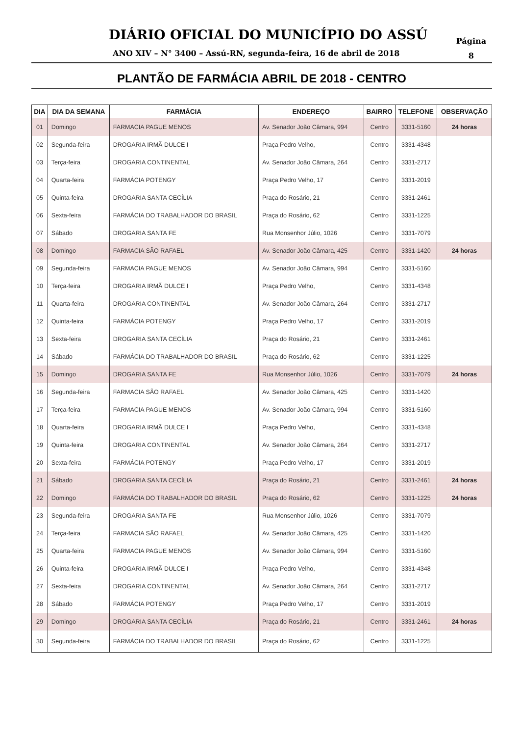DIÁRIO OFICIAL DO MUNICÍPIO DO ASSÚ
ANO XIV – N° 3400 – Assú-RN, segunda-feira, 16 de abril de 2018
Página
8
PLANTÃO DE FARMÁCIA ABRIL DE 2018 - CENTRO
| DIA | DIA DA SEMANA | FARMÁCIA | ENDEREÇO | BAIRRO | TELEFONE | OBSERVAÇÃO |
| --- | --- | --- | --- | --- | --- | --- |
| 01 | Domingo | FARMACIA PAGUE MENOS | Av. Senador João Câmara, 994 | Centro | 3331-5160 | 24 horas |
| 02 | Segunda-feira | DROGARIA IRMÃ DULCE I | Praça Pedro Velho, | Centro | 3331-4348 | |
| 03 | Terça-feira | DROGARIA CONTINENTAL | Av. Senador João Câmara, 264 | Centro | 3331-2717 | |
| 04 | Quarta-feira | FARMÁCIA POTENGY | Praça Pedro Velho, 17 | Centro | 3331-2019 | |
| 05 | Quinta-feira | DROGARIA SANTA CECÍLIA | Praça do Rosário, 21 | Centro | 3331-2461 | |
| 06 | Sexta-feira | FARMÁCIA DO TRABALHADOR DO BRASIL | Praça do Rosário, 62 | Centro | 3331-1225 | |
| 07 | Sábado | DROGARIA SANTA FE | Rua Monsenhor Júlio, 1026 | Centro | 3331-7079 | |
| 08 | Domingo | FARMACIA SÃO RAFAEL | Av. Senador João Câmara, 425 | Centro | 3331-1420 | 24 horas |
| 09 | Segunda-feira | FARMACIA PAGUE MENOS | Av. Senador João Câmara, 994 | Centro | 3331-5160 | |
| 10 | Terça-feira | DROGARIA IRMÃ DULCE I | Praça Pedro Velho, | Centro | 3331-4348 | |
| 11 | Quarta-feira | DROGARIA CONTINENTAL | Av. Senador João Câmara, 264 | Centro | 3331-2717 | |
| 12 | Quinta-feira | FARMÁCIA POTENGY | Praça Pedro Velho, 17 | Centro | 3331-2019 | |
| 13 | Sexta-feira | DROGARIA SANTA CECÍLIA | Praça do Rosário, 21 | Centro | 3331-2461 | |
| 14 | Sábado | FARMÁCIA DO TRABALHADOR DO BRASIL | Praça do Rosário, 62 | Centro | 3331-1225 | |
| 15 | Domingo | DROGARIA SANTA FE | Rua Monsenhor Júlio, 1026 | Centro | 3331-7079 | 24 horas |
| 16 | Segunda-feira | FARMACIA SÃO RAFAEL | Av. Senador João Câmara, 425 | Centro | 3331-1420 | |
| 17 | Terça-feira | FARMACIA PAGUE MENOS | Av. Senador João Câmara, 994 | Centro | 3331-5160 | |
| 18 | Quarta-feira | DROGARIA IRMÃ DULCE I | Praça Pedro Velho, | Centro | 3331-4348 | |
| 19 | Quinta-feira | DROGARIA CONTINENTAL | Av. Senador João Câmara, 264 | Centro | 3331-2717 | |
| 20 | Sexta-feira | FARMÁCIA POTENGY | Praça Pedro Velho, 17 | Centro | 3331-2019 | |
| 21 | Sábado | DROGARIA SANTA CECÍLIA | Praça do Rosário, 21 | Centro | 3331-2461 | 24 horas |
| 22 | Domingo | FARMÁCIA DO TRABALHADOR DO BRASIL | Praça do Rosário, 62 | Centro | 3331-1225 | 24 horas |
| 23 | Segunda-feira | DROGARIA SANTA FE | Rua Monsenhor Júlio, 1026 | Centro | 3331-7079 | |
| 24 | Terça-feira | FARMACIA SÃO RAFAEL | Av. Senador João Câmara, 425 | Centro | 3331-1420 | |
| 25 | Quarta-feira | FARMACIA PAGUE MENOS | Av. Senador João Câmara, 994 | Centro | 3331-5160 | |
| 26 | Quinta-feira | DROGARIA IRMÃ DULCE I | Praça Pedro Velho, | Centro | 3331-4348 | |
| 27 | Sexta-feira | DROGARIA CONTINENTAL | Av. Senador João Câmara, 264 | Centro | 3331-2717 | |
| 28 | Sábado | FARMÁCIA POTENGY | Praça Pedro Velho, 17 | Centro | 3331-2019 | |
| 29 | Domingo | DROGARIA SANTA CECÍLIA | Praça do Rosário, 21 | Centro | 3331-2461 | 24 horas |
| 30 | Segunda-feira | FARMÁCIA DO TRABALHADOR DO BRASIL | Praça do Rosário, 62 | Centro | 3331-1225 | |